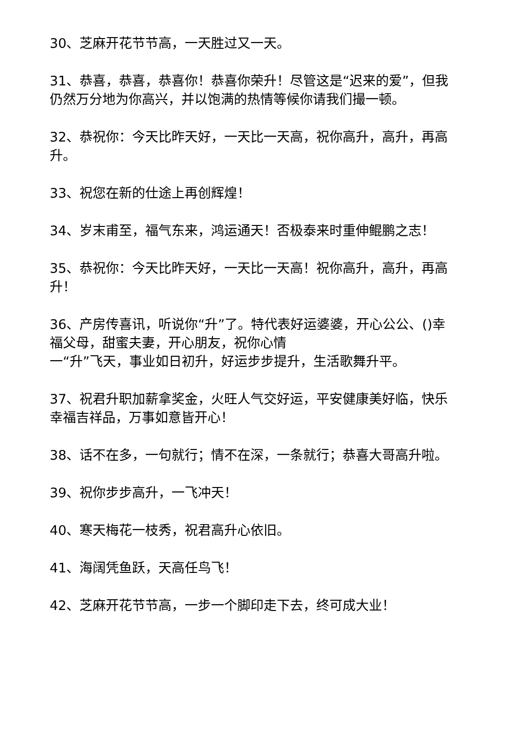30、芝麻开花节节高，一天胜过又一天。
31、恭喜，恭喜，恭喜你！恭喜你荣升！尽管这是“迟来的爱”，但我仍然万分地为你高兴，并以饱满的热情等候你请我们撮一顿。
32、恭祝你：今天比昨天好，一天比一天高，祝你高升，高升，再高升。
33、祝您在新的仕途上再创辉煌！
34、岁末甫至，福气东来，鸿运通天！否极泰来时重伸鲲鹏之志！
35、恭祝你：今天比昨天好，一天比一天高！祝你高升，高升，再高升！
36、产房传喜讯，听说你“升”了。特代表好运婆婆，开心公公、()幸福父母，甜蜜夫妻，开心朋友，祝你心情
一“升”飞天，事业如日初升，好运步步提升，生活歌舞升平。
37、祝君升职加薪拿奖金，火旺人气交好运，平安健康美好临，快乐幸福吉祥品，万事如意皆开心！
38、话不在多，一句就行；情不在深，一条就行；恭喜大哥高升啦。
39、祝你步步高升，一飞冲天！
40、寒天梅花一枝秀，祝君高升心依旧。
41、海阔凭鱼跃，天高任鸟飞！
42、芝麻开花节节高，一步一个脚印走下去，终可成大业！